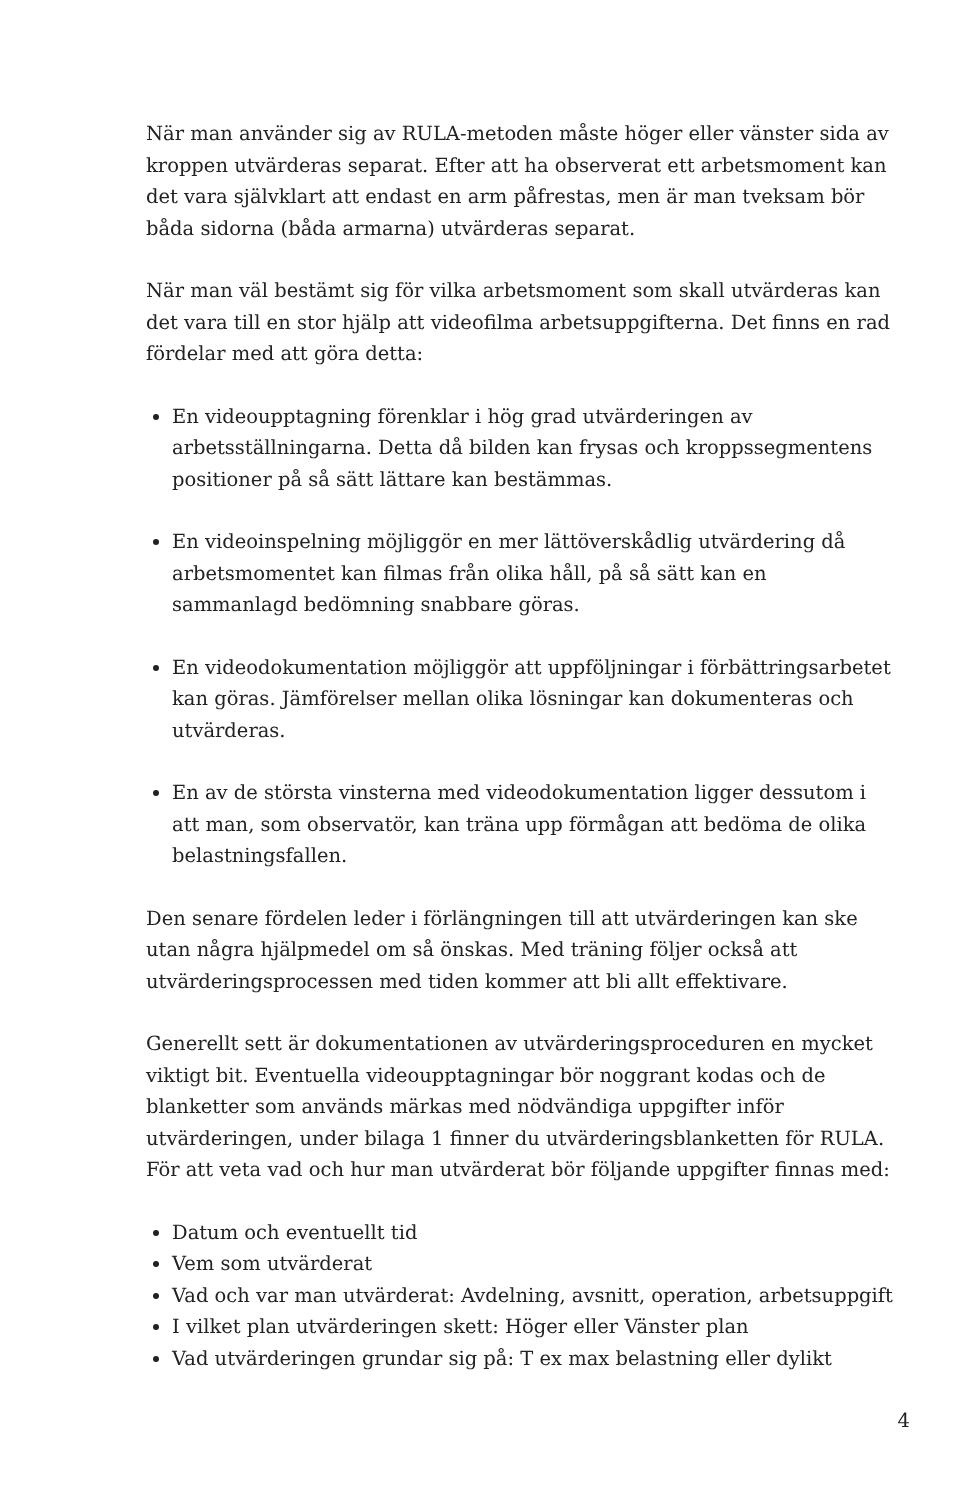När man använder sig av RULA-metoden måste höger eller vänster sida av kroppen utvärderas separat. Efter att ha observerat ett arbetsmoment kan det vara självklart att endast en arm påfrestas, men är man tveksam bör båda sidorna (båda armarna) utvärderas separat.
När man väl bestämt sig för vilka arbetsmoment som skall utvärderas kan det vara till en stor hjälp att videofilma arbetsuppgifterna. Det finns en rad fördelar med att göra detta:
En videoupptagning förenklar i hög grad utvärderingen av arbetsställningarna. Detta då bilden kan frysas och kroppssegmentens positioner på så sätt lättare kan bestämmas.
En videoinspelning möjliggör en mer lättöverskådlig utvärdering då arbetsmomentet kan filmas från olika håll, på så sätt kan en sammanlagd bedömning snabbare göras.
En videodokumentation möjliggör att uppföljningar i förbättringsarbetet kan göras. Jämförelser mellan olika lösningar kan dokumenteras och utvärderas.
En av de största vinsterna med videodokumentation ligger dessutom i att man, som observatör, kan träna upp förmågan att bedöma de olika belastningsfallen.
Den senare fördelen leder i förlängningen till att utvärderingen kan ske utan några hjälpmedel om så önskas. Med träning följer också att utvärderingsprocessen med tiden kommer att bli allt effektivare.
Generellt sett är dokumentationen av utvärderingsproceduren en mycket viktigt bit. Eventuella videoupptagningar bör noggrant kodas och de blanketter som används märkas med nödvändiga uppgifter inför utvärderingen, under bilaga 1 finner du utvärderingsblanketten för RULA. För att veta vad och hur man utvärderat bör följande uppgifter finnas med:
Datum och eventuellt tid
Vem som utvärderat
Vad och var man utvärderat: Avdelning, avsnitt, operation, arbetsuppgift
I vilket plan utvärderingen skett: Höger eller Vänster plan
Vad utvärderingen grundar sig på: T ex max belastning eller dylikt
4